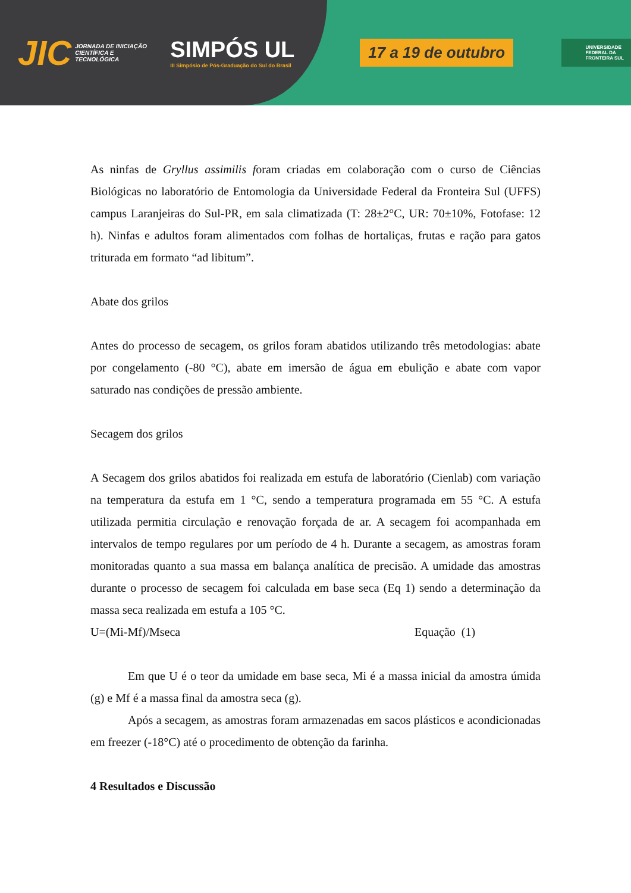JIC JORNADA DE INICIAÇÃO CIENTÍFICA E TECNOLÓGICA SIMPÓS UL
III Simpósio de Pós-Graduação do Sul do Brasil 17 a 19 de outubro UNIVERSIDADE
FEDERAL DA
FRONTEIRA SUL
As ninfas de Gryllus assimilis foram criadas em colaboração com o curso de Ciências Biológicas no laboratório de Entomologia da Universidade Federal da Fronteira Sul (UFFS) campus Laranjeiras do Sul-PR, em sala climatizada (T: 28±2°C, UR: 70±10%, Fotofase: 12 h). Ninfas e adultos foram alimentados com folhas de hortaliças, frutas e ração para gatos triturada em formato “ad libitum”.
Abate dos grilos
Antes do processo de secagem, os grilos foram abatidos utilizando três metodologias: abate por congelamento (-80 °C), abate em imersão de água em ebulição e abate com vapor saturado nas condições de pressão ambiente.
Secagem dos grilos
A Secagem dos grilos abatidos foi realizada em estufa de laboratório (Cienlab) com variação na temperatura da estufa em 1 °C, sendo a temperatura programada em 55 °C. A estufa utilizada permitia circulação e renovação forçada de ar. A secagem foi acompanhada em intervalos de tempo regulares por um período de 4 h. Durante a secagem, as amostras foram monitoradas quanto a sua massa em balança analítica de precisão. A umidade das amostras durante o processo de secagem foi calculada em base seca (Eq 1) sendo a determinação da massa seca realizada em estufa a 105 °C.
U=(Mi-Mf)/Mseca Equação (1)
Em que U é o teor da umidade em base seca, Mi é a massa inicial da amostra úmida (g) e Mf é a massa final da amostra seca (g).
Após a secagem, as amostras foram armazenadas em sacos plásticos e acondicionadas em freezer (-18°C) até o procedimento de obtenção da farinha.
4 Resultados e Discussão